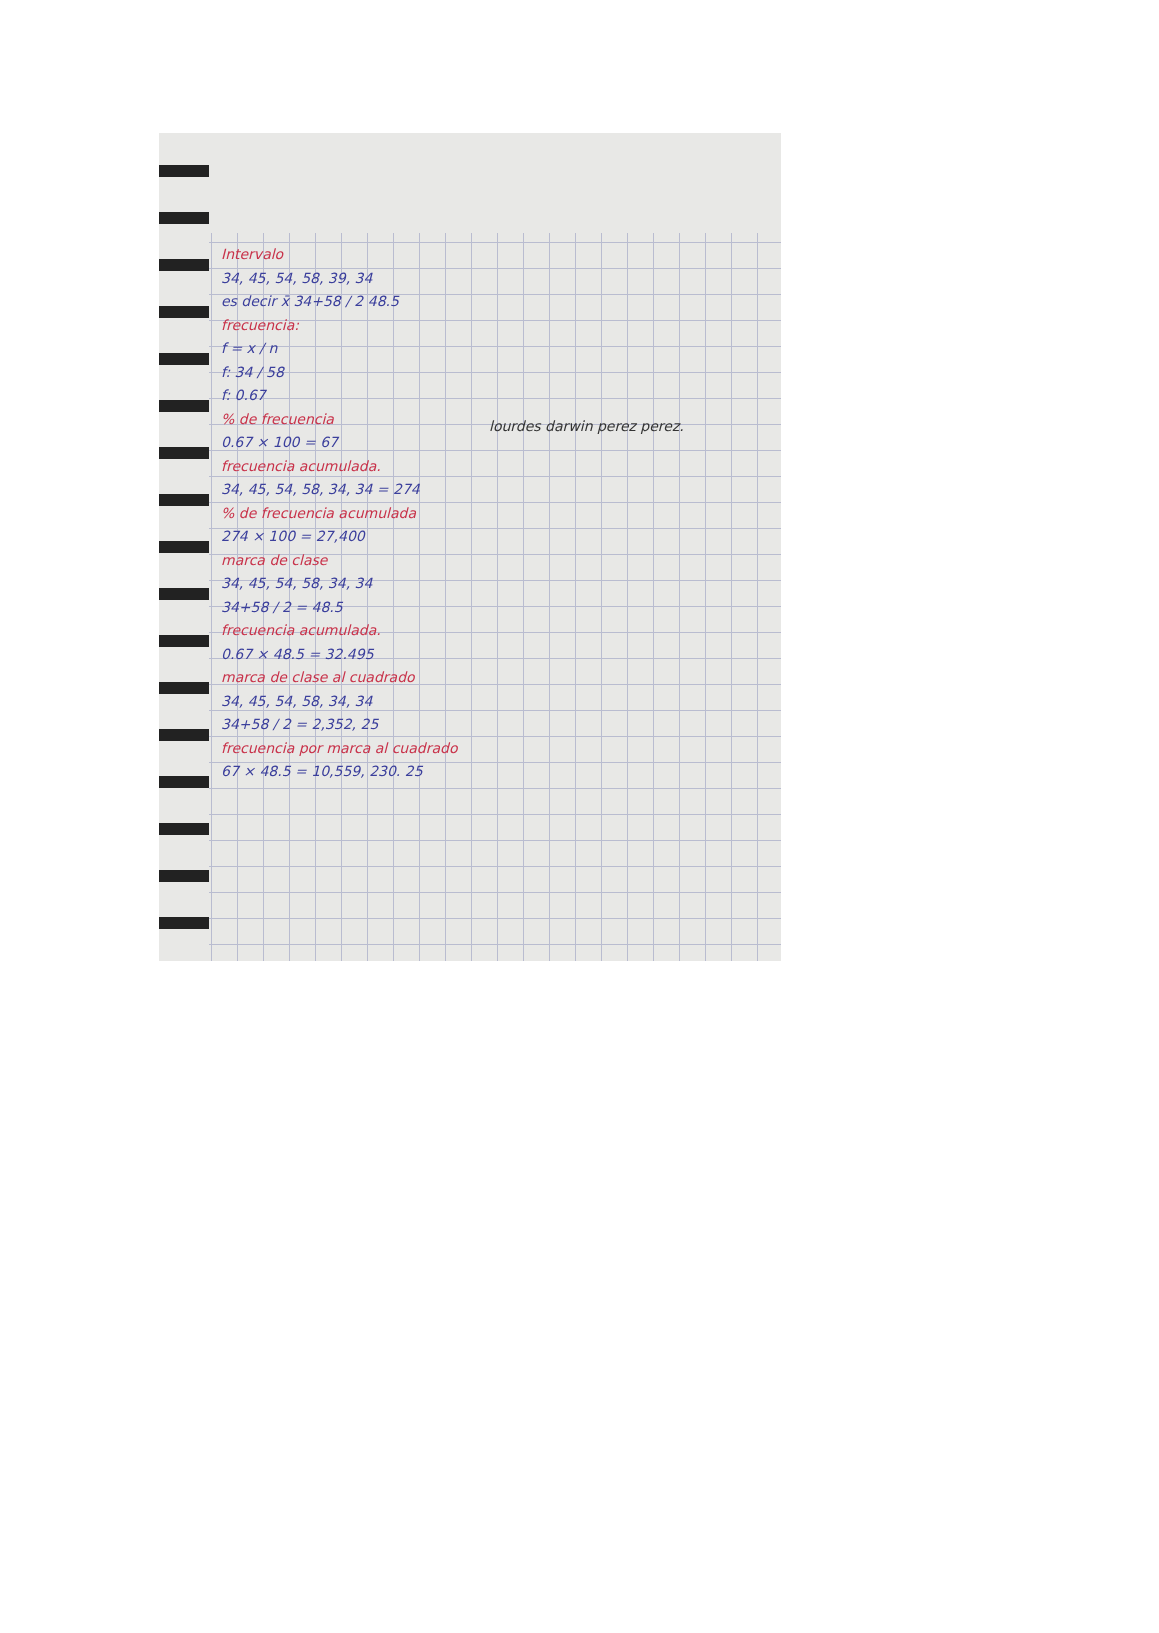Intervalo
34, 45, 54, 58, 39, 34
es decir x̄ 34+58 / 2 48.5
frecuencia:
f = x / n
f: 34 / 58
f: 0.67
% de frecuencia
0.67 × 100 = 67
frecuencia acumulada.
34, 45, 54, 58, 34, 34 = 274
% de frecuencia acumulada
274 × 100 = 27,400
marca de clase
34, 45, 54, 58, 34, 34
34+58 / 2 = 48.5
frecuencia acumulada.
0.67 × 48.5 = 32.495
marca de clase al cuadrado
34, 45, 54, 58, 34, 34
34+58 / 2 = 2,352, 25
frecuencia por marca al cuadrado
67 × 48.5 = 10,559, 230. 25
lourdes darwin perez perez.